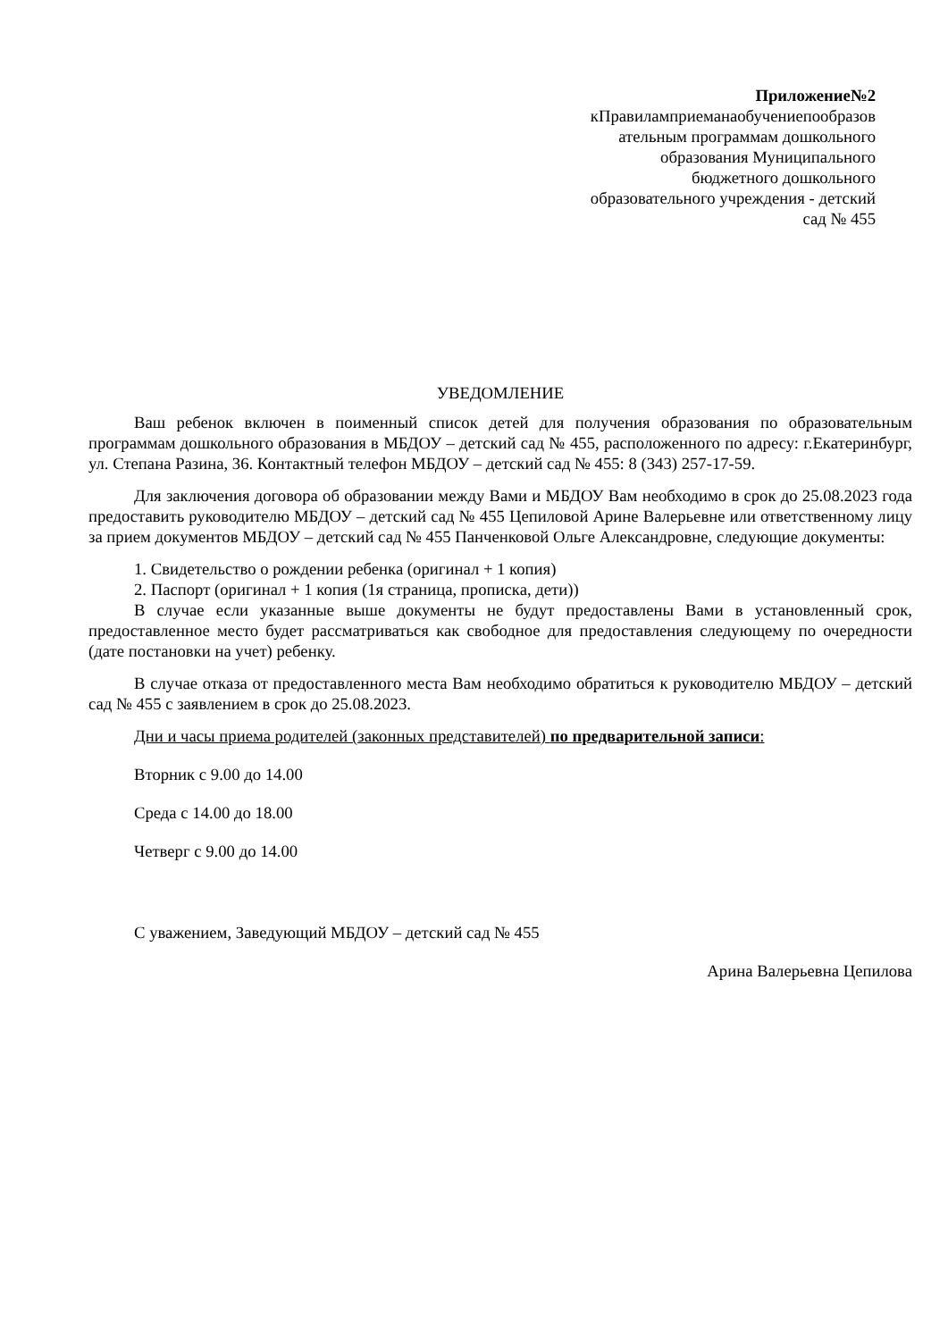Приложение№2
кПравиламприеманаобучениепообразов
ательным программам дошкольного
образования Муниципального
бюджетного дошкольного
образовательного учреждения - детский
сад № 455
УВЕДОМЛЕНИЕ
Ваш ребенок включен в поименный список детей для получения образования по образовательным программам дошкольного образования в МБДОУ – детский сад № 455, расположенного по адресу: г.Екатеринбург, ул. Степана Разина, 36. Контактный телефон МБДОУ – детский сад № 455: 8 (343) 257-17-59.
Для заключения договора об образовании между Вами и МБДОУ Вам необходимо в срок до 25.08.2023 года предоставить руководителю МБДОУ – детский сад № 455 Цепиловой Арине Валерьевне или ответственному лицу за прием документов МБДОУ – детский сад № 455 Панченковой Ольге Александровне, следующие документы:
1. Свидетельство о рождении ребенка (оригинал + 1 копия)
2. Паспорт (оригинал + 1 копия (1я страница, прописка, дети))
В случае если указанные выше документы не будут предоставлены Вами в установленный срок, предоставленное место будет рассматриваться как свободное для предоставления следующему по очередности (дате постановки на учет) ребенку.
В случае отказа от предоставленного места Вам необходимо обратиться к руководителю МБДОУ – детский сад № 455 с заявлением в срок до 25.08.2023.
Дни и часы приема родителей (законных представителей) по предварительной записи:
Вторник с 9.00 до 14.00
Среда с 14.00 до 18.00
Четверг с 9.00 до 14.00
С уважением, Заведующий МБДОУ – детский сад № 455
Арина Валерьевна Цепилова